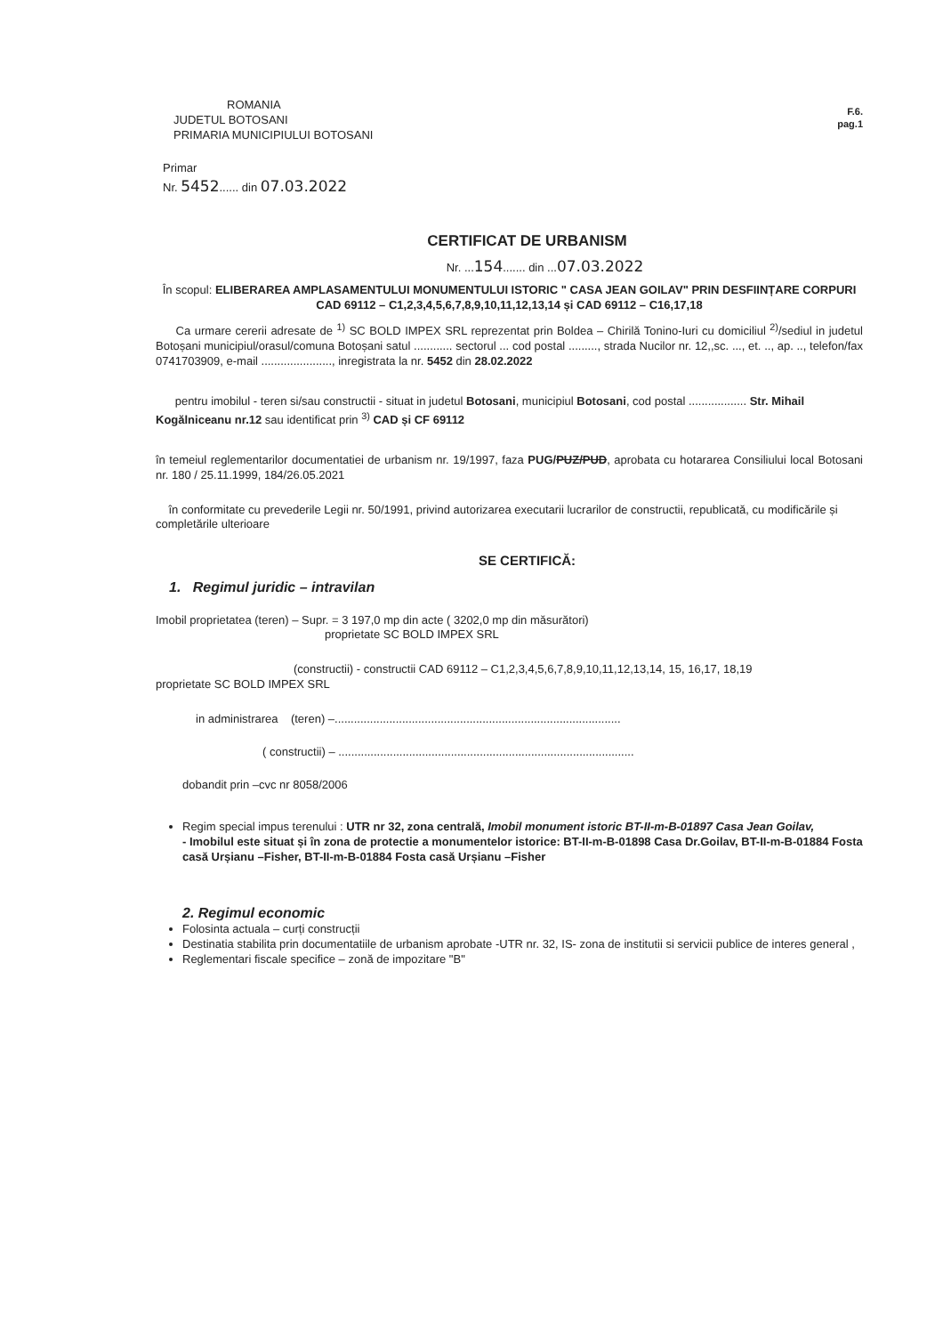F.6.
pag.1
ROMANIA
JUDETUL BOTOSANI
PRIMARIA MUNICIPIULUI BOTOSANI
Primar
Nr. 5452...... din 07.03.2022
CERTIFICAT DE URBANISM
Nr. ...154....... din ...07.03.2022
În scopul: ELIBERAREA AMPLASAMENTULUI MONUMENTULUI ISTORIC " CASA JEAN GOILAV" PRIN DESFIINȚARE CORPURI CAD 69112 – C1,2,3,4,5,6,7,8,9,10,11,12,13,14 și CAD 69112 – C16,17,18
Ca urmare cererii adresate de <sup>1)</sup> SC BOLD IMPEX SRL reprezentat prin Boldea – Chirilă Tonino-Iuri cu domiciliul <sup>2)</sup>/sediul in judetul Botoșani municipiul/orasul/comuna Botoșani satul ............ sectorul ... cod postal ........., strada Nucilor nr. 12,,sc. ..., et. .., ap. .., telefon/fax 0741703909, e-mail ......................, inregistrata la nr. 5452 din 28.02.2022
pentru imobilul - teren si/sau constructii - situat in judetul Botosani, municipiul Botosani, cod postal .................. Str. Mihail Kogălniceanu nr.12 sau identificat prin <sup>3)</sup> CAD și CF 69112
în temeiul reglementarilor documentatiei de urbanism nr. 19/1997, faza PUG/PUZ/PUD, aprobata cu hotararea Consiliului local Botosani nr. 180 / 25.11.1999, 184/26.05.2021
în conformitate cu prevederile Legii nr. 50/1991, privind autorizarea executarii lucrarilor de constructii, republicată, cu modificările și completările ulterioare
SE CERTIFICĂ:
1. Regimul juridic – intravilan
Imobil proprietatea (teren) – Supr. = 3 197,0 mp din acte ( 3202,0 mp din măsurători)
proprietate SC BOLD IMPEX SRL
(constructii) - constructii CAD 69112 – C1,2,3,4,5,6,7,8,9,10,11,12,13,14, 15, 16,17, 18,19
proprietate SC BOLD IMPEX SRL
in administrarea (teren) –.........................................................................................
( constructii) – ............................................................................................
dobandit prin –cvc nr 8058/2006
Regim special impus terenului : UTR nr 32, zona centrală, Imobil monument istoric BT-II-m-B-01897 Casa Jean Goilav,
- Imobilul este situat și în zona de protectie a monumentelor istorice: BT-II-m-B-01898 Casa Dr.Goilav, BT-II-m-B-01884 Fosta casă Urșianu –Fisher, BT-II-m-B-01884 Fosta casă Urșianu –Fisher
2. Regimul economic
Folosinta actuala – curți construcții
Destinatia stabilita prin documentatiile de urbanism aprobate -UTR nr. 32, IS- zona de institutii si servicii publice de interes general ,
Reglementari fiscale specifice – zonă de impozitare "B"